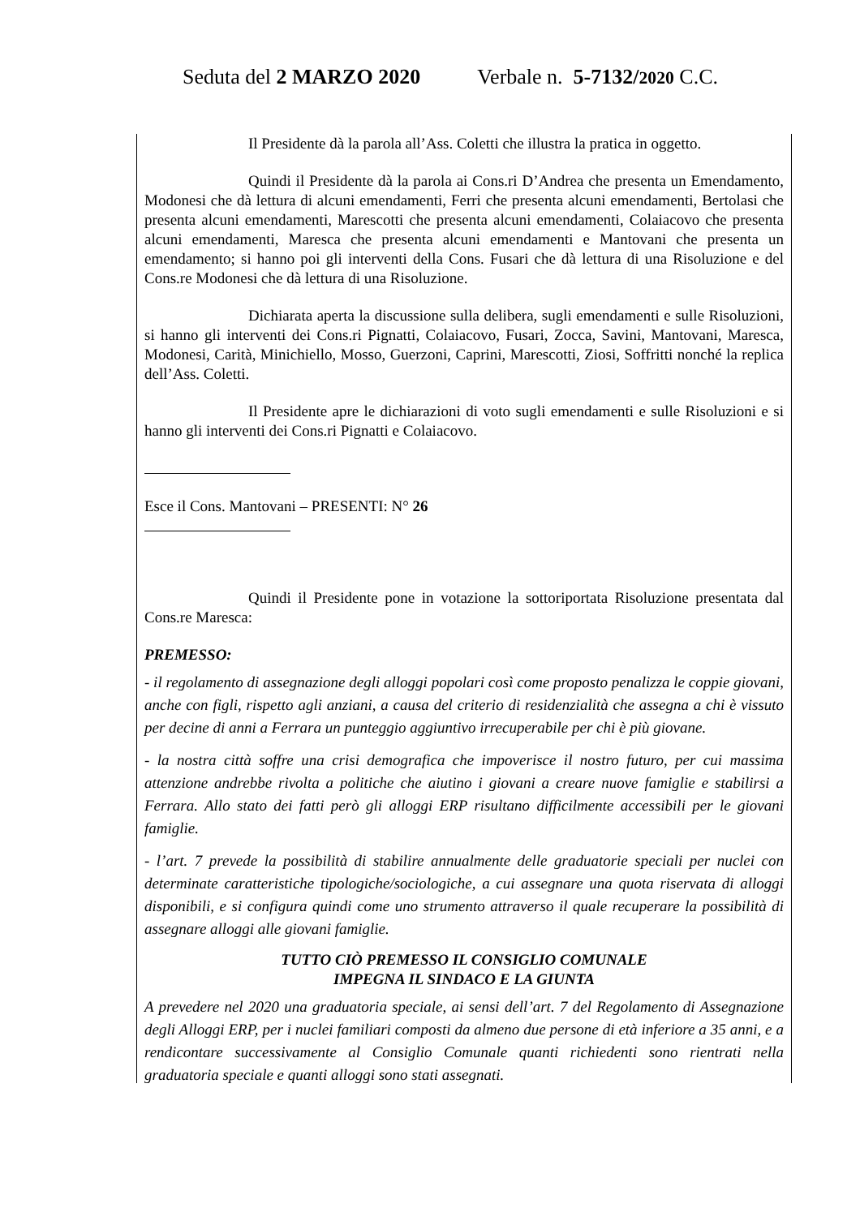Seduta del 2 MARZO 2020 Verbale n. 5-7132/2020 C.C.
Il Presidente dà la parola all’Ass. Coletti che illustra la pratica in oggetto.
Quindi il Presidente dà la parola ai Cons.ri D’Andrea che presenta un Emendamento, Modonesi che dà lettura di alcuni emendamenti, Ferri che presenta alcuni emendamenti, Bertolasi che presenta alcuni emendamenti, Marescotti che presenta alcuni emendamenti, Colaiacovo che presenta alcuni emendamenti, Maresca che presenta alcuni emendamenti e Mantovani che presenta un emendamento; si hanno poi gli interventi della Cons. Fusari che dà lettura di una Risoluzione e del Cons.re Modonesi che dà lettura di una Risoluzione.
Dichiarata aperta la discussione sulla delibera, sugli emendamenti e sulle Risoluzioni, si hanno gli interventi dei Cons.ri Pignatti, Colaiacovo, Fusari, Zocca, Savini, Mantovani, Maresca, Modonesi, Carità, Minichiello, Mosso, Guerzoni, Caprini, Marescotti, Ziosi, Soffritti nonché la replica dell’Ass. Coletti.
Il Presidente apre le dichiarazioni di voto sugli emendamenti e sulle Risoluzioni e si hanno gli interventi dei Cons.ri Pignatti e Colaiacovo.
Esce il Cons. Mantovani – PRESENTI: N° 26
Quindi il Presidente pone in votazione la sottoriportata Risoluzione presentata dal Cons.re Maresca:
PREMESSO:
- il regolamento di assegnazione degli alloggi popolari così come proposto penalizza le coppie giovani, anche con figli, rispetto agli anziani, a causa del criterio di residenzialità che assegna a chi è vissuto per decine di anni a Ferrara un punteggio aggiuntivo irrecuperabile per chi è più giovane.
- la nostra città soffre una crisi demografica che impoverisce il nostro futuro, per cui massima attenzione andrebbe rivolta a politiche che aiutino i giovani a creare nuove famiglie e stabilirsi a Ferrara. Allo stato dei fatti però gli alloggi ERP risultano difficilmente accessibili per le giovani famiglie.
- l’art. 7 prevede la possibilità di stabilire annualmente delle graduatorie speciali per nuclei con determinate caratteristiche tipologiche/sociologiche, a cui assegnare una quota riservata di alloggi disponibili, e si configura quindi come uno strumento attraverso il quale recuperare la possibilità di assegnare alloggi alle giovani famiglie.
TUTTO CIÒ PREMESSO IL CONSIGLIO COMUNALE
IMPEGNA IL SINDACO E LA GIUNTA
A prevedere nel 2020 una graduatoria speciale, ai sensi dell’art. 7 del Regolamento di Assegnazione degli Alloggi ERP, per i nuclei familiari composti da almeno due persone di età inferiore a 35 anni, e a rendicontare successivamente al Consiglio Comunale quanti richiedenti sono rientrati nella graduatoria speciale e quanti alloggi sono stati assegnati.